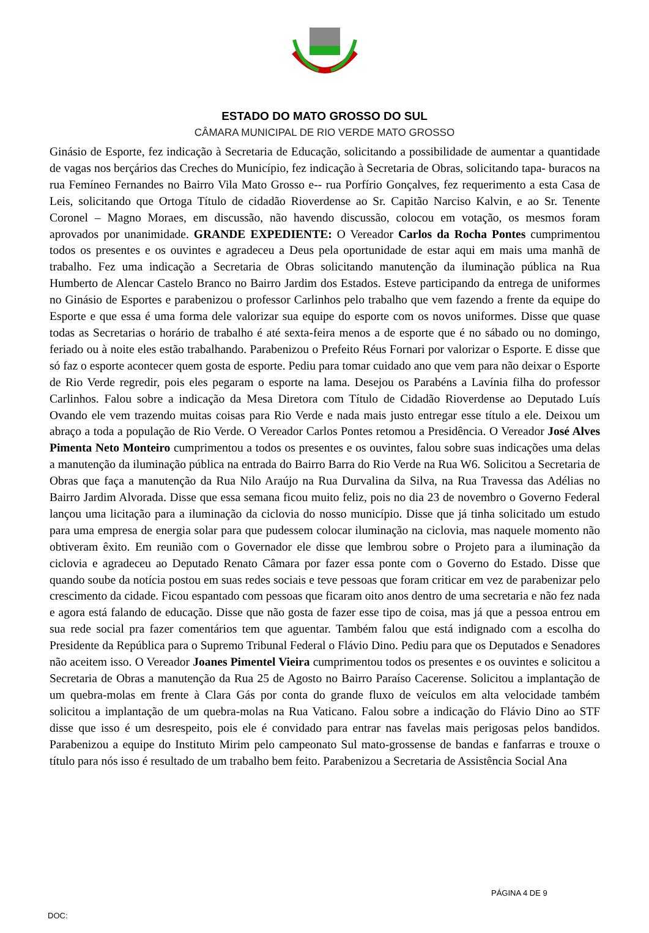ESTADO DO MATO GROSSO DO SUL
CÂMARA MUNICIPAL DE RIO VERDE MATO GROSSO
Ginásio de Esporte, fez indicação à Secretaria de Educação, solicitando a possibilidade de aumentar a quantidade de vagas nos berçários das Creches do Município, fez indicação à Secretaria de Obras, solicitando tapa- buracos na rua Femíneo Fernandes no Bairro Vila Mato Grosso e-- rua Porfírio Gonçalves, fez requerimento a esta Casa de Leis, solicitando que Ortoga Título de cidadão Rioverdense ao Sr. Capitão Narciso Kalvin, e ao Sr. Tenente Coronel – Magno Moraes, em discussão, não havendo discussão, colocou em votação, os mesmos foram aprovados por unanimidade. GRANDE EXPEDIENTE: O Vereador Carlos da Rocha Pontes cumprimentou todos os presentes e os ouvintes e agradeceu a Deus pela oportunidade de estar aqui em mais uma manhã de trabalho. Fez uma indicação a Secretaria de Obras solicitando manutenção da iluminação pública na Rua Humberto de Alencar Castelo Branco no Bairro Jardim dos Estados. Esteve participando da entrega de uniformes no Ginásio de Esportes e parabenizou o professor Carlinhos pelo trabalho que vem fazendo a frente da equipe do Esporte e que essa é uma forma dele valorizar sua equipe do esporte com os novos uniformes. Disse que quase todas as Secretarias o horário de trabalho é até sexta-feira menos a de esporte que é no sábado ou no domingo, feriado ou à noite eles estão trabalhando. Parabenizou o Prefeito Réus Fornari por valorizar o Esporte. E disse que só faz o esporte acontecer quem gosta de esporte. Pediu para tomar cuidado ano que vem para não deixar o Esporte de Rio Verde regredir, pois eles pegaram o esporte na lama. Desejou os Parabéns a Lavínia filha do professor Carlinhos. Falou sobre a indicação da Mesa Diretora com Título de Cidadão Rioverdense ao Deputado Luís Ovando ele vem trazendo muitas coisas para Rio Verde e nada mais justo entregar esse título a ele. Deixou um abraço a toda a população de Rio Verde. O Vereador Carlos Pontes retomou a Presidência. O Vereador José Alves Pimenta Neto Monteiro cumprimentou a todos os presentes e os ouvintes, falou sobre suas indicações uma delas a manutenção da iluminação pública na entrada do Bairro Barra do Rio Verde na Rua W6. Solicitou a Secretaria de Obras que faça a manutenção da Rua Nilo Araújo na Rua Durvalina da Silva, na Rua Travessa das Adélias no Bairro Jardim Alvorada. Disse que essa semana ficou muito feliz, pois no dia 23 de novembro o Governo Federal lançou uma licitação para a iluminação da ciclovia do nosso município. Disse que já tinha solicitado um estudo para uma empresa de energia solar para que pudessem colocar iluminação na ciclovia, mas naquele momento não obtiveram êxito. Em reunião com o Governador ele disse que lembrou sobre o Projeto para a iluminação da ciclovia e agradeceu ao Deputado Renato Câmara por fazer essa ponte com o Governo do Estado. Disse que quando soube da notícia postou em suas redes sociais e teve pessoas que foram criticar em vez de parabenizar pelo crescimento da cidade. Ficou espantado com pessoas que ficaram oito anos dentro de uma secretaria e não fez nada e agora está falando de educação. Disse que não gosta de fazer esse tipo de coisa, mas já que a pessoa entrou em sua rede social pra fazer comentários tem que aguentar. Também falou que está indignado com a escolha do Presidente da República para o Supremo Tribunal Federal o Flávio Dino. Pediu para que os Deputados e Senadores não aceitem isso. O Vereador Joanes Pimentel Vieira cumprimentou todos os presentes e os ouvintes e solicitou a Secretaria de Obras a manutenção da Rua 25 de Agosto no Bairro Paraíso Cacerense. Solicitou a implantação de um quebra-molas em frente à Clara Gás por conta do grande fluxo de veículos em alta velocidade também solicitou a implantação de um quebra-molas na Rua Vaticano. Falou sobre a indicação do Flávio Dino ao STF disse que isso é um desrespeito, pois ele é convidado para entrar nas favelas mais perigosas pelos bandidos. Parabenizou a equipe do Instituto Mirim pelo campeonato Sul mato-grossense de bandas e fanfarras e trouxe o título para nós isso é resultado de um trabalho bem feito. Parabenizou a Secretaria de Assistência Social Ana
PÁGINA 4 DE 9
DOC: